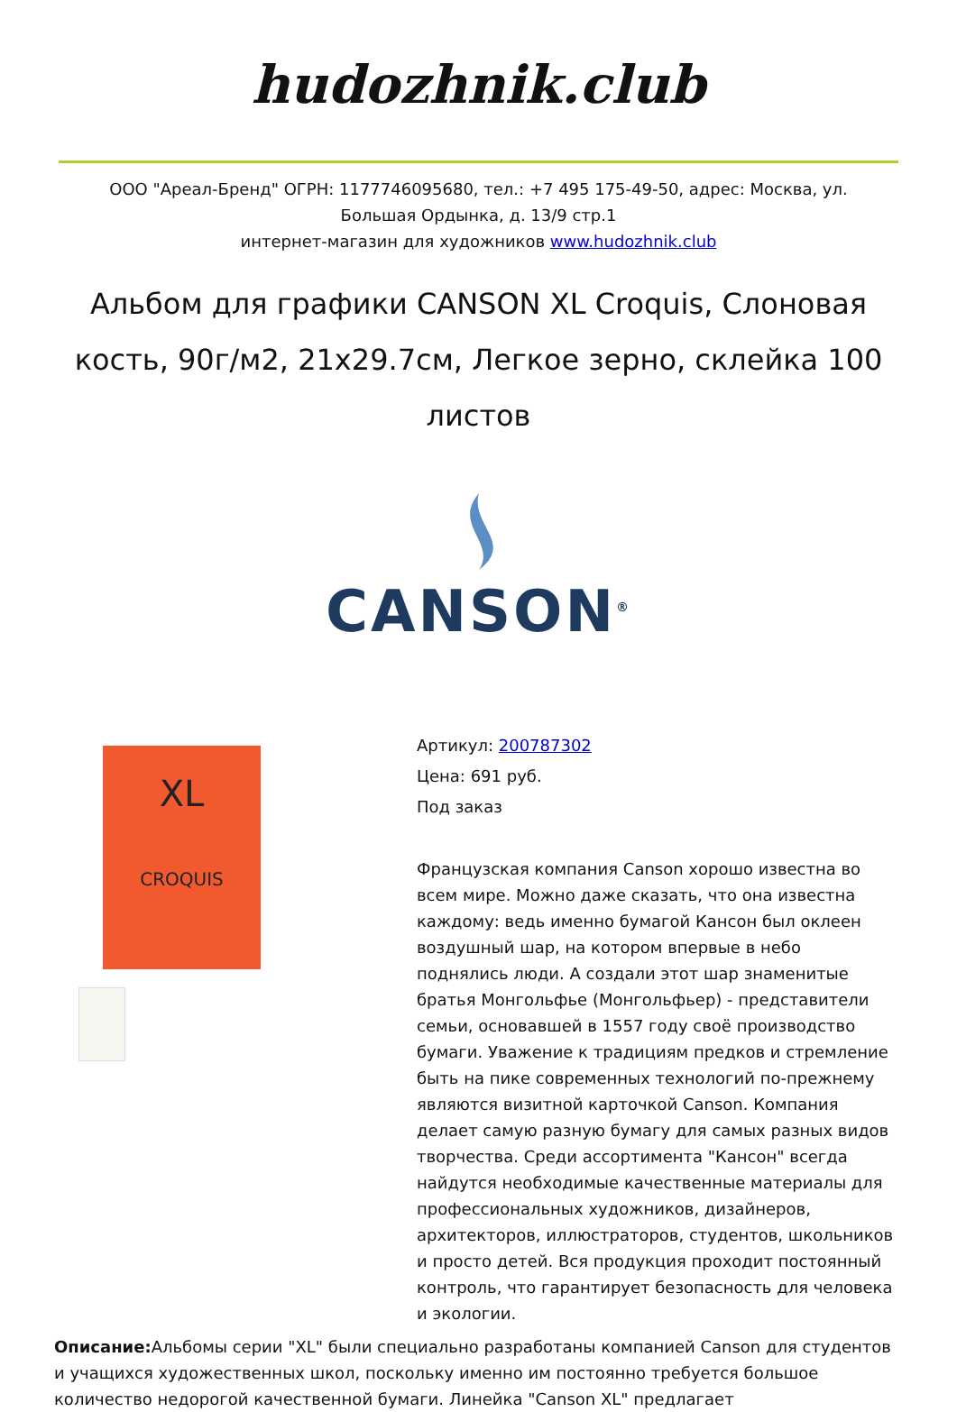hudozhnik.club
ООО "Ареал-Бренд" ОГРН: 1177746095680, тел.: +7 495 175-49-50, адрес: Москва, ул. Большая Ордынка, д. 13/9 стр.1
интернет-магазин для художников www.hudozhnik.club
Альбом для графики CANSON XL Croquis, Слоновая кость, 90г/м2, 21x29.7см, Легкое зерно, склейка 100 листов
CANSON<sup>®</sup>
XL
CROQUIS
Артикул: 200787302
Цена: 691 руб.
Под заказ
Французская компания Canson хорошо известна во всем мире. Можно даже сказать, что она известна каждому: ведь именно бумагой Кансон был оклеен воздушный шар, на котором впервые в небо поднялись люди. А создали этот шар знаменитые братья Монгольфье (Монгольфьер) - представители семьи, основавшей в 1557 году своё производство бумаги. Уважение к традициям предков и стремление быть на пике современных технологий по-прежнему являются визитной карточкой Canson. Компания делает самую разную бумагу для самых разных видов творчества. Среди ассортимента "Кансон" всегда найдутся необходимые качественные материалы для профессиональных художников, дизайнеров, архитекторов, иллюстраторов, студентов, школьников и просто детей. Вся продукция проходит постоянный контроль, что гарантирует безопасность для человека и экологии.
Описание: Альбомы серии "XL" были специально разработаны компанией Canson для студентов и учащихся художественных школ, поскольку именно им постоянно требуется большое количество недорогой качественной бумаги. Линейка "Canson XL" предлагает